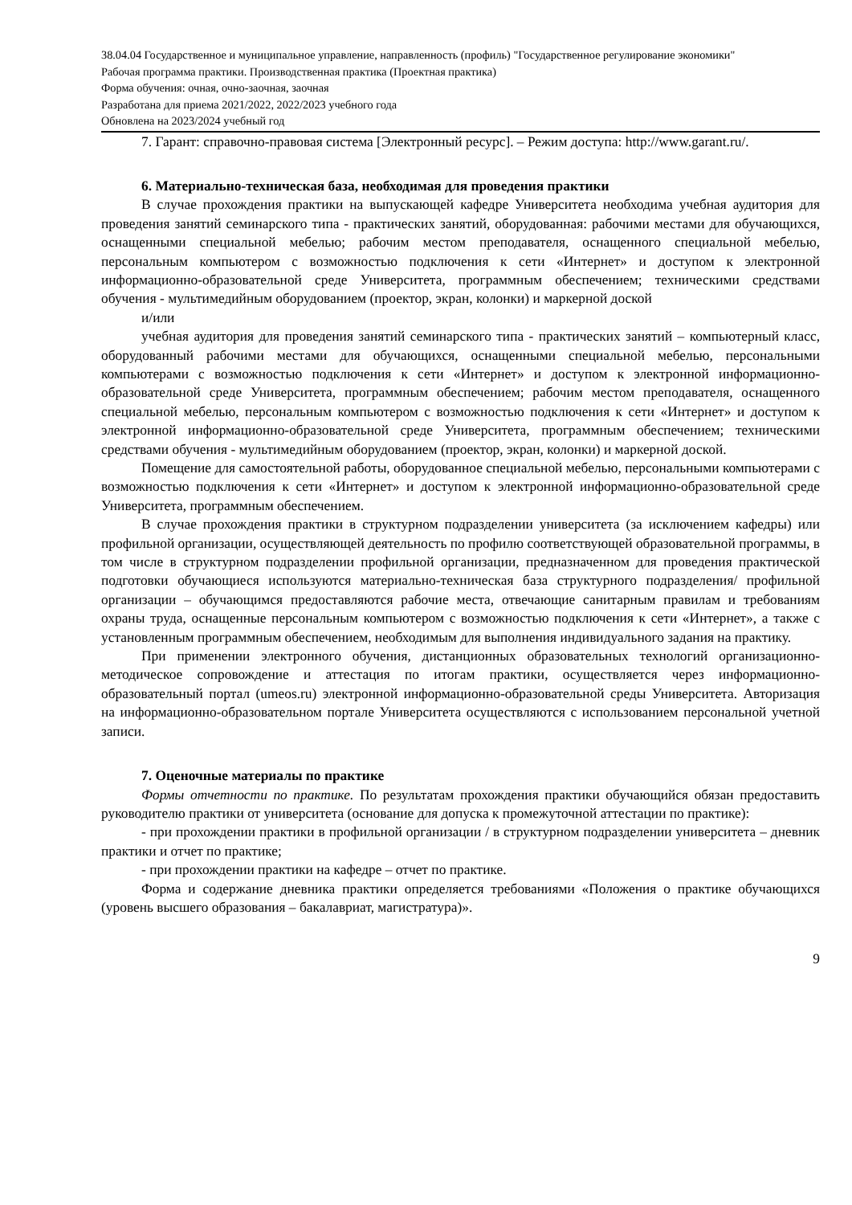38.04.04 Государственное и муниципальное управление, направленность (профиль) "Государственное регулирование экономики"
Рабочая программа практики. Производственная практика (Проектная практика)
Форма обучения: очная, очно-заочная, заочная
Разработана для приема 2021/2022, 2022/2023 учебного года
Обновлена на 2023/2024 учебный год
7. Гарант: справочно-правовая система [Электронный ресурс]. – Режим доступа: http://www.garant.ru/.
6. Материально-техническая база, необходимая для проведения практики
В случае прохождения практики на выпускающей кафедре Университета необходима учебная аудитория для проведения занятий семинарского типа - практических занятий, оборудованная: рабочими местами для обучающихся, оснащенными специальной мебелью; рабочим местом преподавателя, оснащенного специальной мебелью, персональным компьютером с возможностью подключения к сети «Интернет» и доступом к электронной информационно-образовательной среде Университета, программным обеспечением; техническими средствами обучения - мультимедийным оборудованием (проектор, экран, колонки) и маркерной доской
и/или
учебная аудитория для проведения занятий семинарского типа - практических занятий – компьютерный класс, оборудованный рабочими местами для обучающихся, оснащенными специальной мебелью, персональными компьютерами с возможностью подключения к сети «Интернет» и доступом к электронной информационно-образовательной среде Университета, программным обеспечением; рабочим местом преподавателя, оснащенного специальной мебелью, персональным компьютером с возможностью подключения к сети «Интернет» и доступом к электронной информационно-образовательной среде Университета, программным обеспечением; техническими средствами обучения - мультимедийным оборудованием (проектор, экран, колонки) и маркерной доской.
Помещение для самостоятельной работы, оборудованное специальной мебелью, персональными компьютерами с возможностью подключения к сети «Интернет» и доступом к электронной информационно-образовательной среде Университета, программным обеспечением.
В случае прохождения практики в структурном подразделении университета (за исключением кафедры) или профильной организации, осуществляющей деятельность по профилю соответствующей образовательной программы, в том числе в структурном подразделении профильной организации, предназначенном для проведения практической подготовки обучающиеся используются материально-техническая база структурного подразделения/ профильной организации – обучающимся предоставляются рабочие места, отвечающие санитарным правилам и требованиям охраны труда, оснащенные персональным компьютером с возможностью подключения к сети «Интернет», а также с установленным программным обеспечением, необходимым для выполнения индивидуального задания на практику.
При применении электронного обучения, дистанционных образовательных технологий организационно-методическое сопровождение и аттестация по итогам практики, осуществляется через информационно-образовательный портал (umeos.ru) электронной информационно-образовательной среды Университета. Авторизация на информационно-образовательном портале Университета осуществляются с использованием персональной учетной записи.
7. Оценочные материалы по практике
Формы отчетности по практике. По результатам прохождения практики обучающийся обязан предоставить руководителю практики от университета (основание для допуска к промежуточной аттестации по практике):
- при прохождении практики в профильной организации / в структурном подразделении университета – дневник практики и отчет по практике;
- при прохождении практики на кафедре – отчет по практике.
Форма и содержание дневника практики определяется требованиями «Положения о практике обучающихся (уровень высшего образования – бакалавриат, магистратура)».
9